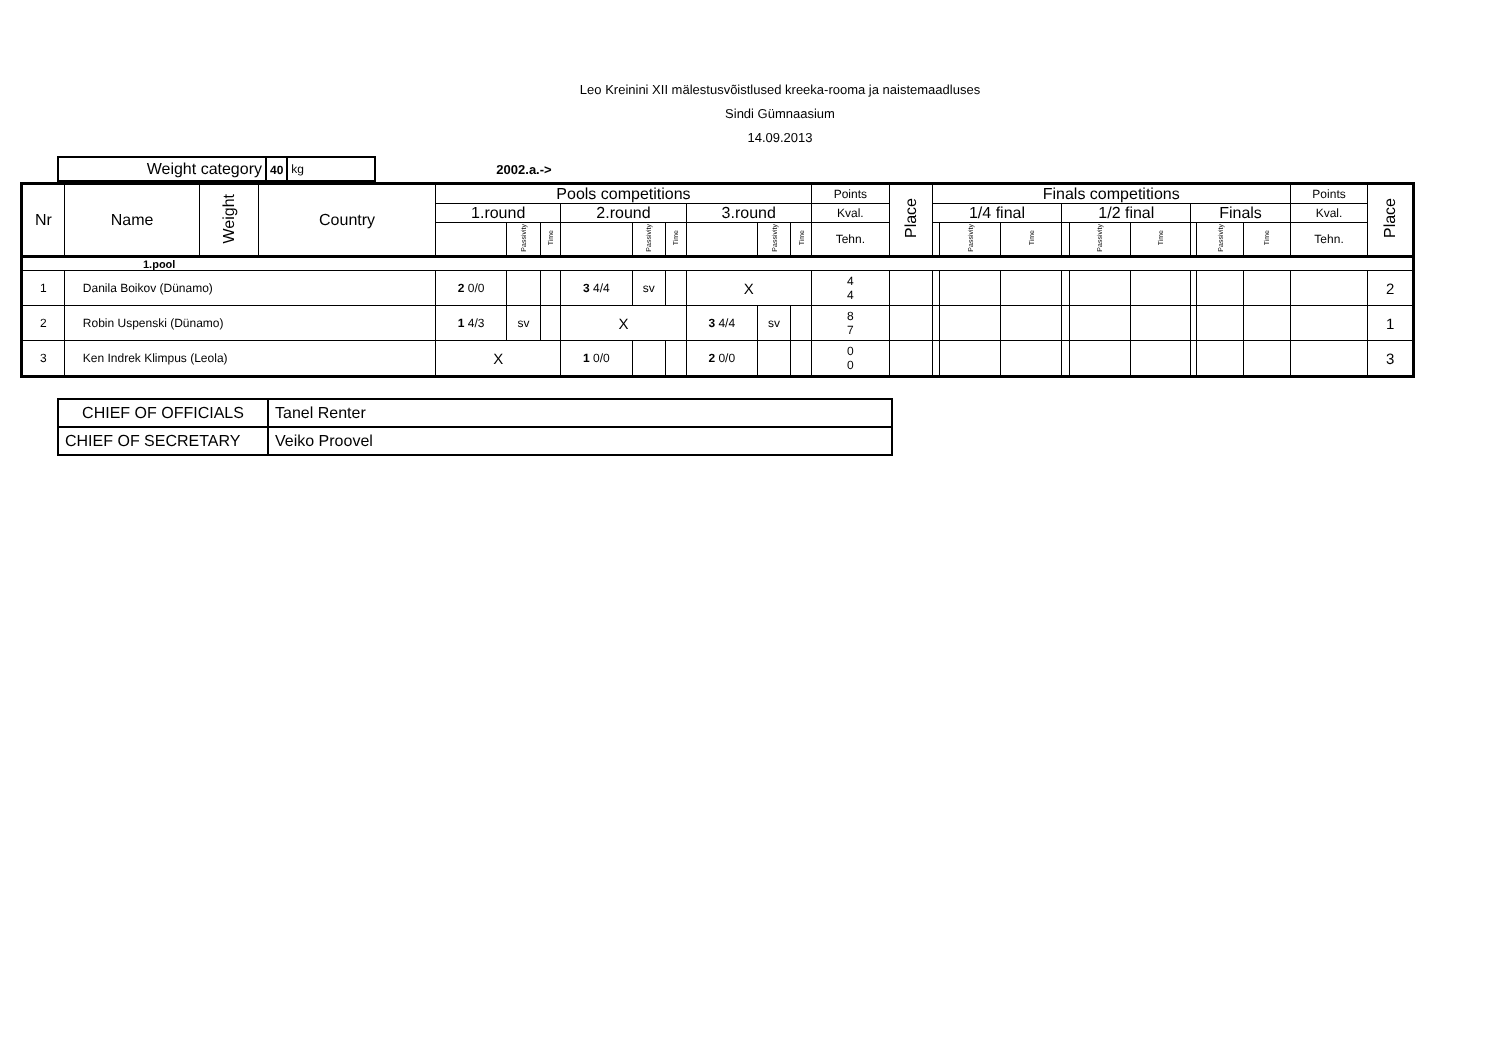Leo Kreinini XII mälestusvõistlused kreeka-rooma ja naistemaadluses
Sindi Gümnaasium
14.09.2013
| Weight category | 40 | kg |
2002.a.->
| Nr | Name | Weight | Country | Pools competitions | | | | | | | | | Points | Place | Finals competitions | | | | | | | | | Points | Place |
| --- | --- | --- | --- | --- | --- | --- | --- | --- | --- | --- | --- | --- | --- | --- | --- | --- | --- | --- | --- | --- | --- | --- | --- | --- | --- |
| | | | | 1.round | | | 2.round | | | 3.round | | | Kval. | | 1/4 final | | | 1/2 final | | | Finals | | | Kval. | |
| | | | | | Passivity | Time | | Passivity | Time | | Passivity | Time | Tehn. | | | Passivity | Time | | Passivity | Time | | Passivity | Time | Tehn. | |
| 1.pool | | | | | | | | | | | | | | | | | | | | | | | | | |
| 1 | Danila Boikov (Dünamo) | | | 2 0/0 | | | 3 4/4 | sv | | X | | | 4 4 | | | | | | | | | | | | 2 |
| 2 | Robin Uspenski (Dünamo) | | | 1 4/3 | sv | | X | | | 3 4/4 | sv | | 8 7 | | | | | | | | | | | | 1 |
| 3 | Ken Indrek Klimpus (Leola) | | | X | | | 1 0/0 | | | 2 0/0 | | | 0 0 | | | | | | | | | | | | 3 |
| CHIEF OF OFFICIALS | Tanel Renter |
| CHIEF OF SECRETARY | Veiko Proovel |